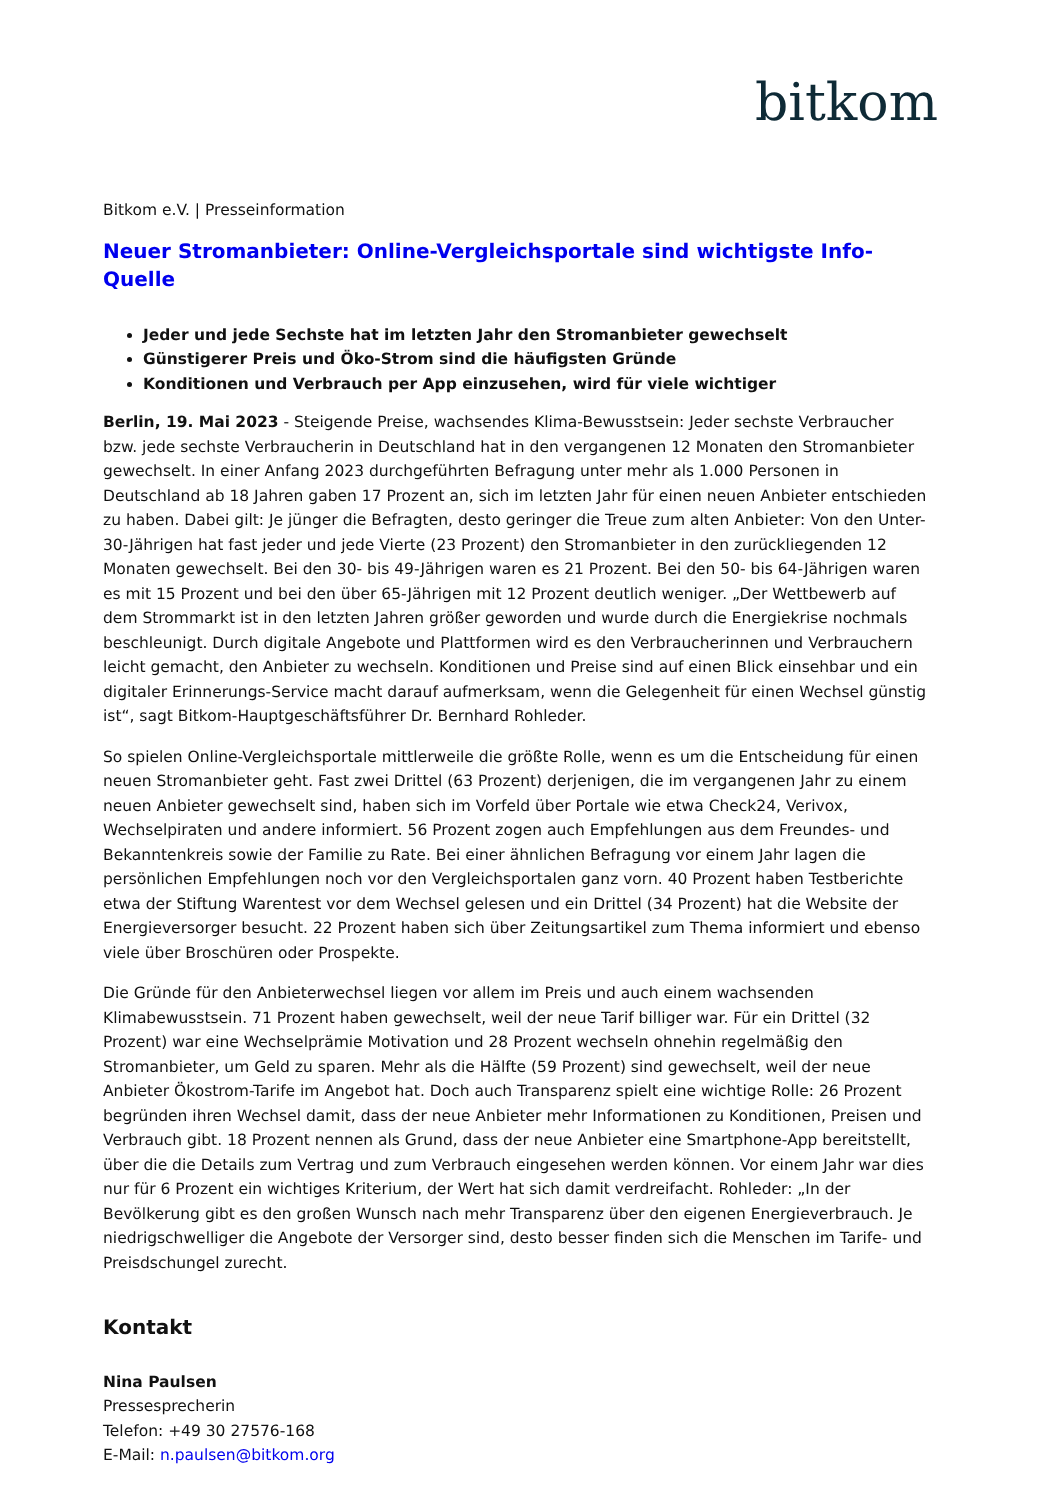bitkom
Bitkom e.V. | Presseinformation
Neuer Stromanbieter: Online-Vergleichsportale sind wichtigste Info-Quelle
Jeder und jede Sechste hat im letzten Jahr den Stromanbieter gewechselt
Günstigerer Preis und Öko-Strom sind die häufigsten Gründe
Konditionen und Verbrauch per App einzusehen, wird für viele wichtiger
Berlin, 19. Mai 2023 - Steigende Preise, wachsendes Klima-Bewusstsein: Jeder sechste Verbraucher bzw. jede sechste Verbraucherin in Deutschland hat in den vergangenen 12 Monaten den Stromanbieter gewechselt. In einer Anfang 2023 durchgeführten Befragung unter mehr als 1.000 Personen in Deutschland ab 18 Jahren gaben 17 Prozent an, sich im letzten Jahr für einen neuen Anbieter entschieden zu haben. Dabei gilt: Je jünger die Befragten, desto geringer die Treue zum alten Anbieter: Von den Unter-30-Jährigen hat fast jeder und jede Vierte (23 Prozent) den Stromanbieter in den zurückliegenden 12 Monaten gewechselt. Bei den 30- bis 49-Jährigen waren es 21 Prozent. Bei den 50- bis 64-Jährigen waren es mit 15 Prozent und bei den über 65-Jährigen mit 12 Prozent deutlich weniger. „Der Wettbewerb auf dem Strommarkt ist in den letzten Jahren größer geworden und wurde durch die Energiekrise nochmals beschleunigt. Durch digitale Angebote und Plattformen wird es den Verbraucherinnen und Verbrauchern leicht gemacht, den Anbieter zu wechseln. Konditionen und Preise sind auf einen Blick einsehbar und ein digitaler Erinnerungs-Service macht darauf aufmerksam, wenn die Gelegenheit für einen Wechsel günstig ist“, sagt Bitkom-Hauptgeschäftsführer Dr. Bernhard Rohleder.
So spielen Online-Vergleichsportale mittlerweile die größte Rolle, wenn es um die Entscheidung für einen neuen Stromanbieter geht. Fast zwei Drittel (63 Prozent) derjenigen, die im vergangenen Jahr zu einem neuen Anbieter gewechselt sind, haben sich im Vorfeld über Portale wie etwa Check24, Verivox, Wechselpiraten und andere informiert. 56 Prozent zogen auch Empfehlungen aus dem Freundes- und Bekanntenkreis sowie der Familie zu Rate. Bei einer ähnlichen Befragung vor einem Jahr lagen die persönlichen Empfehlungen noch vor den Vergleichsportalen ganz vorn. 40 Prozent haben Testberichte etwa der Stiftung Warentest vor dem Wechsel gelesen und ein Drittel (34 Prozent) hat die Website der Energieversorger besucht. 22 Prozent haben sich über Zeitungsartikel zum Thema informiert und ebenso viele über Broschüren oder Prospekte.
Die Gründe für den Anbieterwechsel liegen vor allem im Preis und auch einem wachsenden Klimabewusstsein. 71 Prozent haben gewechselt, weil der neue Tarif billiger war. Für ein Drittel (32 Prozent) war eine Wechselprämie Motivation und 28 Prozent wechseln ohnehin regelmäßig den Stromanbieter, um Geld zu sparen. Mehr als die Hälfte (59 Prozent) sind gewechselt, weil der neue Anbieter Ökostrom-Tarife im Angebot hat. Doch auch Transparenz spielt eine wichtige Rolle: 26 Prozent begründen ihren Wechsel damit, dass der neue Anbieter mehr Informationen zu Konditionen, Preisen und Verbrauch gibt. 18 Prozent nennen als Grund, dass der neue Anbieter eine Smartphone-App bereitstellt, über die die Details zum Vertrag und zum Verbrauch eingesehen werden können. Vor einem Jahr war dies nur für 6 Prozent ein wichtiges Kriterium, der Wert hat sich damit verdreifacht. Rohleder: „In der Bevölkerung gibt es den großen Wunsch nach mehr Transparenz über den eigenen Energieverbrauch. Je niedrigschwelliger die Angebote der Versorger sind, desto besser finden sich die Menschen im Tarife- und Preisdschungel zurecht.
Kontakt
Nina Paulsen
Pressesprecherin
Telefon: +49 30 27576-168
E-Mail: n.paulsen@bitkom.org